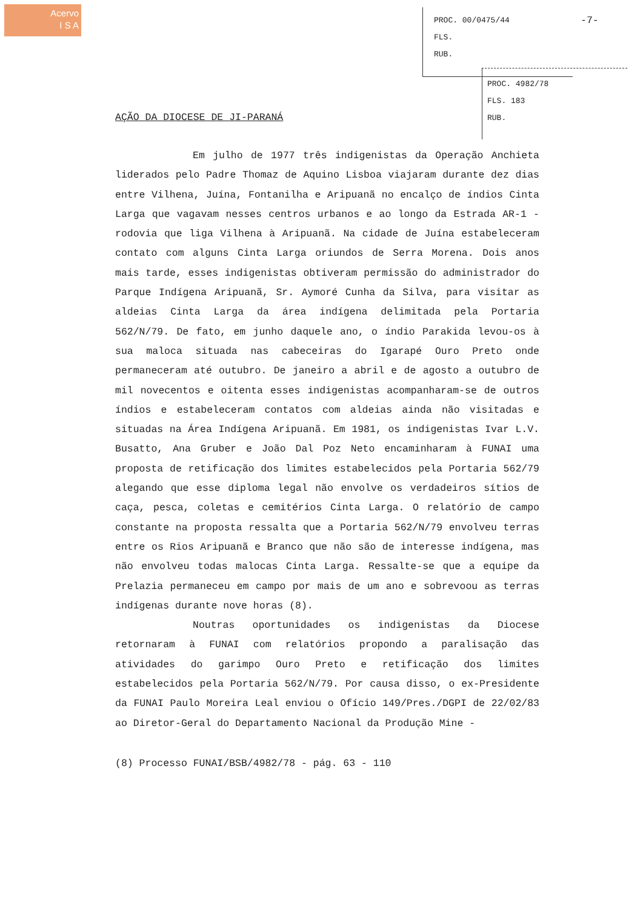Acervo
I S A
PROC. 00/0475/44
FLS.
RUB.
-7-
PROC. 4982/78
FLS. 183
RUB.
AÇÃO DA DIOCESE DE JI-PARANÁ
Em julho de 1977 três indigenistas da Operação Anchieta liderados pelo Padre Thomaz de Aquino Lisboa viajaram durante dez dias entre Vilhena, Juína, Fontanilha e Aripuanã no encalço de índios Cinta Larga que vagavam nesses centros urbanos e ao longo da Estrada AR-1 - rodovia que liga Vilhena à Aripuanã. Na cidade de Juína estabeleceram contato com alguns Cinta Larga oriundos de Serra Morena. Dois anos mais tarde, esses indigenistas obtiveram permissão do administrador do Parque Indígena Aripuanã, Sr. Aymoré Cunha da Silva, para visitar as aldeias Cinta Larga da área indígena delimitada pela Portaria 562/N/79. De fato, em junho daquele ano, o índio Parakida levou-os à sua maloca situada nas cabeceiras do Igarapé Ouro Preto onde permaneceram até outubro. De janeiro a abril e de agosto a outubro de mil novecentos e oitenta esses indigenistas acompanharam-se de outros índios e estabeleceram contatos com aldeias ainda não visitadas e situadas na Área Indígena Aripuanã. Em 1981, os indigenistas Ivar L.V. Busatto, Ana Gruber e João Dal Poz Neto encaminharam à FUNAI uma proposta de retificação dos limites estabelecidos pela Portaria 562/79 alegando que esse diploma legal não envolve os verdadeiros sítios de caça, pesca, coletas e cemitérios Cinta Larga. O relatório de campo constante na proposta ressalta que a Portaria 562/N/79 envolveu terras entre os Rios Aripuanã e Branco que não são de interesse indígena, mas não envolveu todas malocas Cinta Larga. Ressalte-se que a equipe da Prelazia permaneceu em campo por mais de um ano e sobrevoou as terras indígenas durante nove horas (8).
Noutras oportunidades os indigenistas da Diocese retornaram à FUNAI com relatórios propondo a paralisação das atividades do garimpo Ouro Preto e retificação dos limites estabelecidos pela Portaria 562/N/79. Por causa disso, o ex-Presidente da FUNAI Paulo Moreira Leal enviou o Ofício 149/Pres./DGPI de 22/02/83 ao Diretor-Geral do Departamento Nacional da Produção Mine -
(8) Processo FUNAI/BSB/4982/78 - pág. 63 - 110